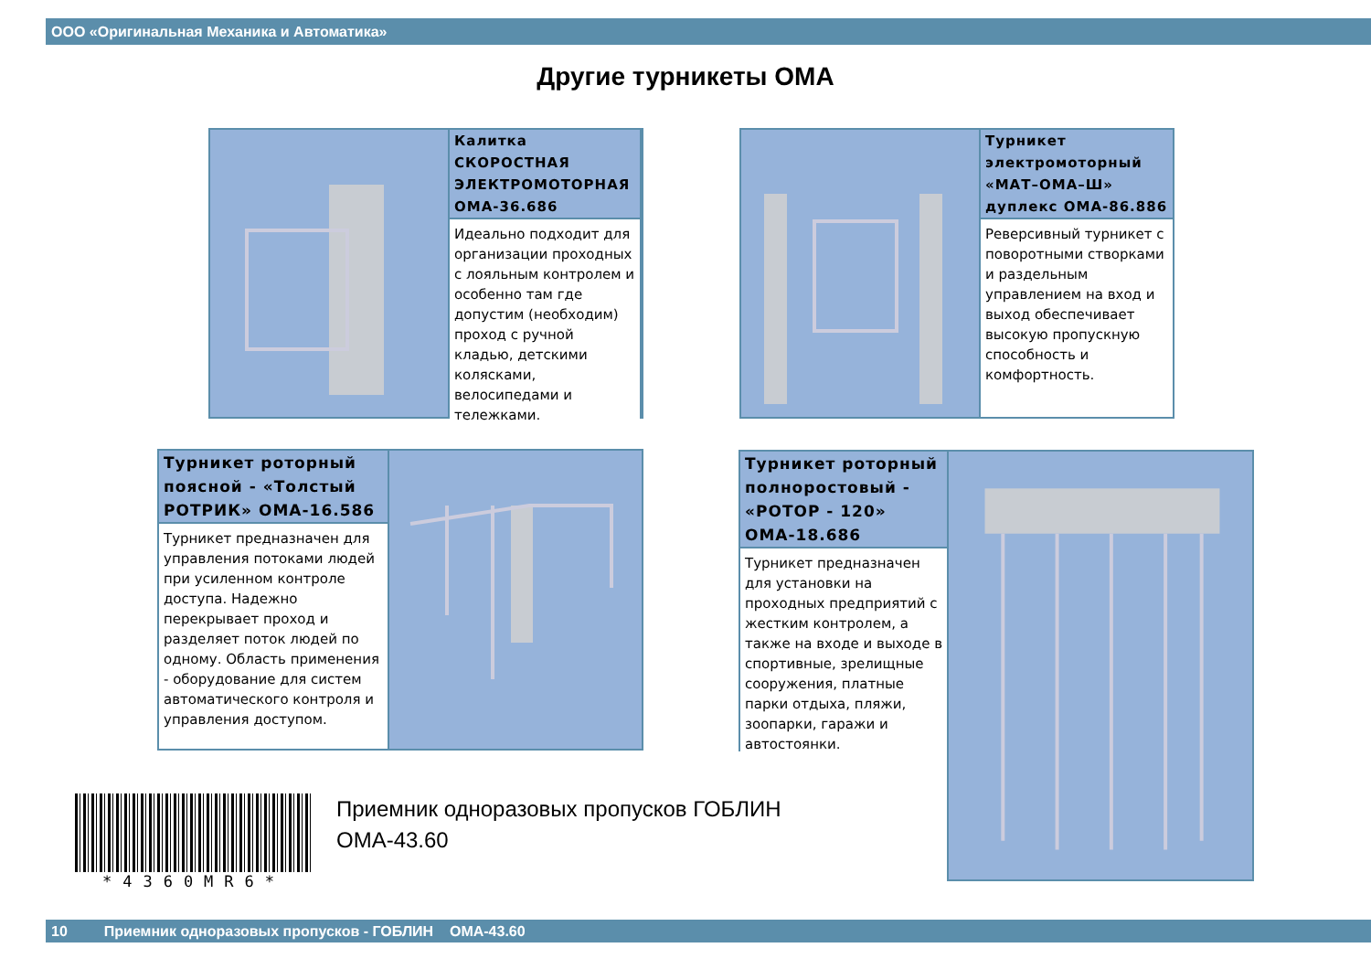ООО «Оригинальная Механика и Автоматика»
Другие турникеты ОМА
Калитка СКОРОСТНАЯ ЭЛЕКТРОМОТОРНАЯ ОМА-36.686
Идеально подходит для организации проходных с лояльным контролем и особенно там где допустим (необходим) проход с ручной кладью, детскими колясками, велосипедами и тележками.
Турникет электромоторный «МАТ–ОМА–Ш» дуплекс ОМА-86.886
Реверсивный турникет с поворотными створками и раздельным управлением на вход и выход обеспечивает высокую пропускную способность и комфортность.
Турникет роторный поясной - «Толстый РОТРИК» ОМА-16.586
Турникет предназначен для управления потоками людей при усиленном контроле доступа. Надежно перекрывает проход и разделяет поток людей по одному. Область применения - оборудование для систем автоматического контроля и управления доступом.
Турникет роторный полноростовый - «РОТОР - 120» ОМА-18.686
Турникет предназначен для установки на проходных предприятий с жестким контролем, а также на входе и выходе в спортивные, зрелищные сооружения, платные парки отдыха, пляжи, зоопарки, гаражи и автостоянки.
*4360MR6*
Приемник одноразовых пропусков ГОБЛИН
ОМА-43.60
10 Приемник одноразовых пропусков - ГОБЛИН ОМА-43.60